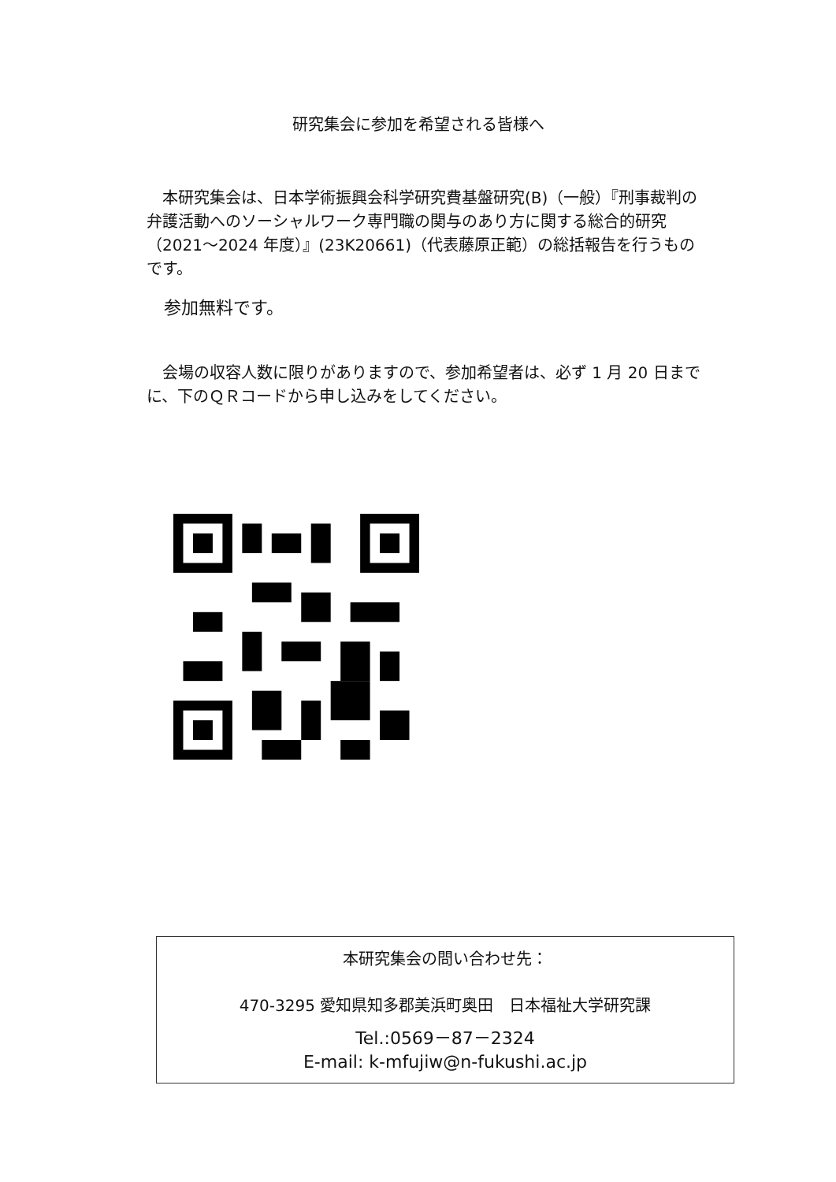研究集会に参加を希望される皆様へ
　本研究集会は、日本学術振興会科学研究費基盤研究(B)（一般）『刑事裁判の弁護活動へのソーシャルワーク専門職の関与のあり方に関する総合的研究（2021～2024 年度）』(23K20661)（代表藤原正範）の総括報告を行うものです。
　参加無料です。
　会場の収容人数に限りがありますので、参加希望者は、必ず 1 月 20 日までに、下のＱＲコードから申し込みをしてください。
本研究集会の問い合わせ先：
470-3295 愛知県知多郡美浜町奥田　日本福祉大学研究課
Tel.:0569－87－2324
E-mail: k-mfujiw@n-fukushi.ac.jp